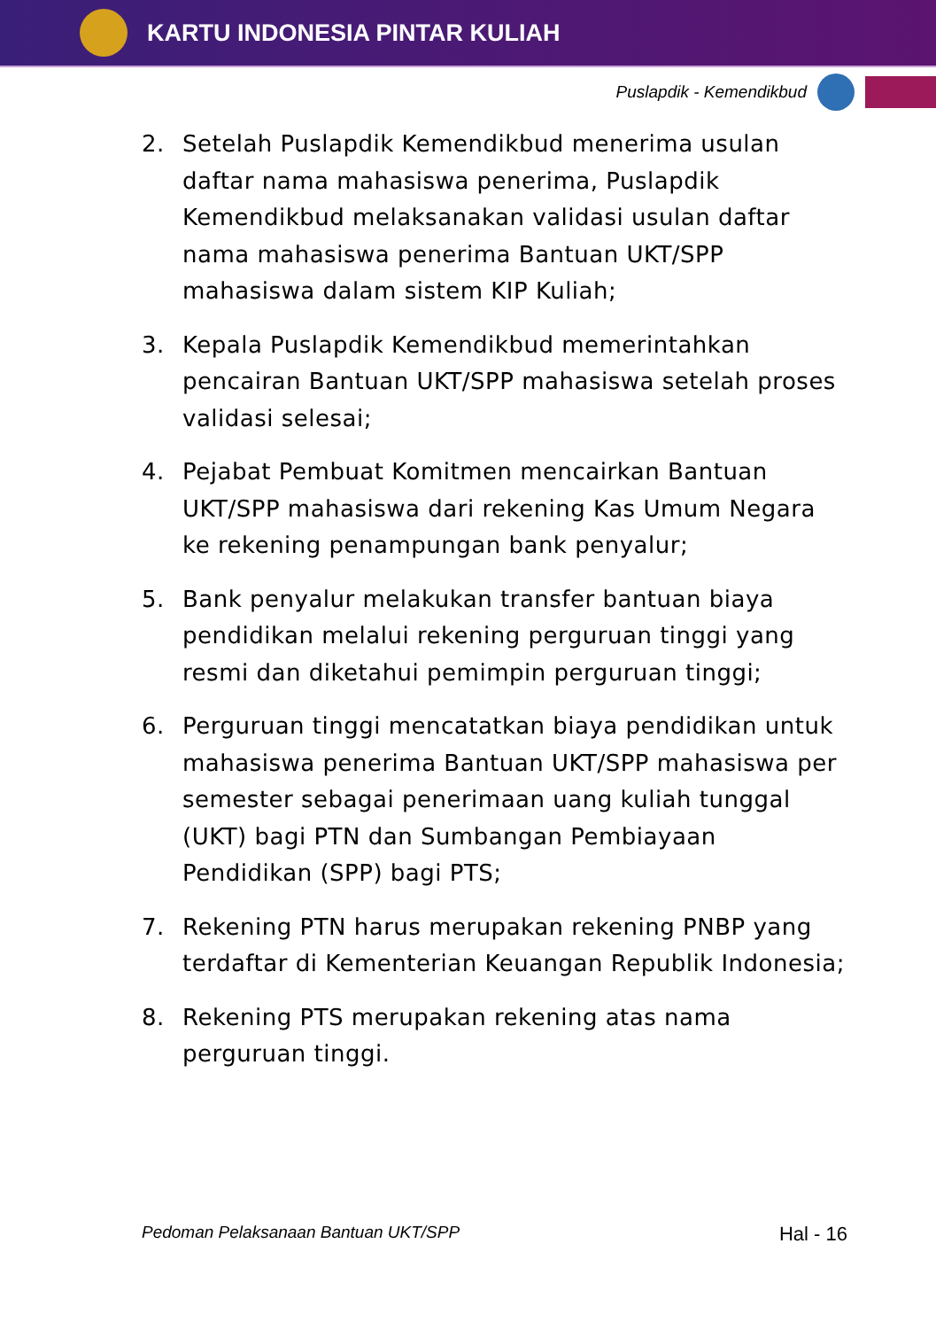KARTU INDONESIA PINTAR KULIAH
Puslapdik - Kemendikbud
2. Setelah Puslapdik Kemendikbud menerima usulan daftar nama mahasiswa penerima, Puslapdik Kemendikbud melaksanakan validasi usulan daftar nama mahasiswa penerima Bantuan UKT/SPP mahasiswa dalam sistem KIP Kuliah;
3. Kepala Puslapdik Kemendikbud memerintahkan pencairan Bantuan UKT/SPP mahasiswa setelah proses validasi selesai;
4. Pejabat Pembuat Komitmen mencairkan Bantuan UKT/SPP mahasiswa dari rekening Kas Umum Negara ke rekening penampungan bank penyalur;
5. Bank penyalur melakukan transfer bantuan biaya pendidikan melalui rekening perguruan tinggi yang resmi dan diketahui pemimpin perguruan tinggi;
6. Perguruan tinggi mencatatkan biaya pendidikan untuk mahasiswa penerima Bantuan UKT/SPP mahasiswa per semester sebagai penerimaan uang kuliah tunggal (UKT) bagi PTN dan Sumbangan Pembiayaan Pendidikan (SPP) bagi PTS;
7. Rekening PTN harus merupakan rekening PNBP yang terdaftar di Kementerian Keuangan Republik Indonesia;
8. Rekening PTS merupakan rekening atas nama perguruan tinggi.
Pedoman Pelaksanaan Bantuan UKT/SPP Hal - 16